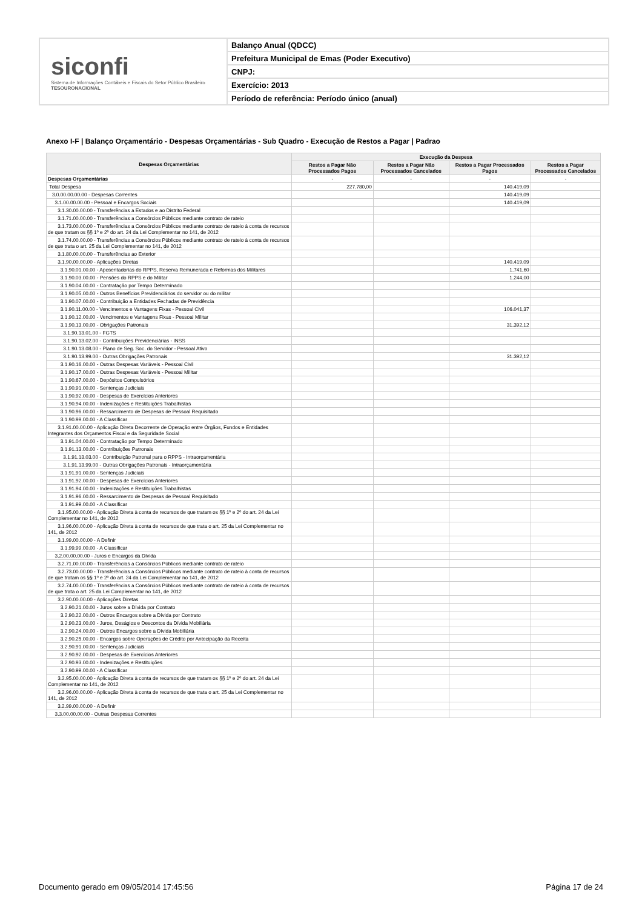siconfi
Sistema de Informações Contábeis e Fiscais do Setor Público Brasileiro
TESOURONACIONAL
Balanço Anual (QDCC)
Prefeitura Municipal de Emas (Poder Executivo)
CNPJ:
Exercício: 2013
Período de referência: Período único (anual)
Anexo I-F | Balanço Orçamentário - Despesas Orçamentárias - Sub Quadro - Execução de Restos a Pagar | Padrao
| Despesas Orçamentárias | Execução da Despesa | | | |
| --- | --- | --- | --- | --- |
| | Restos a Pagar Não Processados Pagos | Restos a Pagar Não Processados Cancelados | Restos a Pagar Processados Pagos | Restos a Pagar Processados Cancelados |
| Despesas Orçamentárias | - | - | - | - |
| Total Despesa | 227.780,00 | | 140.419,09 | |
| 3.0.00.00.00.00 - Despesas Correntes | | | 140.419,09 | |
| 3.1.00.00.00.00 - Pessoal e Encargos Sociais | | | 140.419,09 | |
| 3.1.30.00.00.00 - Transferências a Estados e ao Distrito Federal | | | | |
| 3.1.71.00.00.00 - Transferências a Consórcios Públicos mediante contrato de rateio | | | | |
| 3.1.73.00.00.00 - Transferências a Consórcios Públicos mediante contrato de rateio à conta de recursos de que tratam os §§ 1º e 2º do art. 24 da Lei Complementar no 141, de 2012 | | | | |
| 3.1.74.00.00.00 - Transferências a Consórcios Públicos mediante contrato de rateio à conta de recursos de que trata o art. 25 da Lei Complementar no 141, de 2012 | | | | |
| 3.1.80.00.00.00 - Transferências ao Exterior | | | | |
| 3.1.90.00.00.00 - Aplicações Diretas | | | 140.419,09 | |
| 3.1.90.01.00.00 - Aposentadorias do RPPS, Reserva Remunerada e Reformas dos Militares | | | 1.741,60 | |
| 3.1.90.03.00.00 - Pensões do RPPS e do Militar | | | 1.244,00 | |
| 3.1.90.04.00.00 - Contratação por Tempo Determinado | | | | |
| 3.1.90.05.00.00 - Outros Benefícios Previdenciários do servidor ou do militar | | | | |
| 3.1.90.07.00.00 - Contribuição a Entidades Fechadas de Previdência | | | | |
| 3.1.90.11.00.00 - Vencimentos e Vantagens Fixas - Pessoal Civil | | | 106.041,37 | |
| 3.1.90.12.00.00 - Vencimentos e Vantagens Fixas - Pessoal Militar | | | | |
| 3.1.90.13.00.00 - Obrigações Patronais | | | 31.392,12 | |
| 3.1.90.13.01.00 - FGTS | | | | |
| 3.1.90.13.02.00 - Contribuições Previdenciárias - INSS | | | | |
| 3.1.90.13.08.00 - Plano de Seg. Soc. do Servidor - Pessoal Ativo | | | | |
| 3.1.90.13.99.00 - Outras Obrigações Patronais | | | 31.392,12 | |
| 3.1.90.16.00.00 - Outras Despesas Variáveis - Pessoal Civil | | | | |
| 3.1.90.17.00.00 - Outras Despesas Variáveis - Pessoal Militar | | | | |
| 3.1.90.67.00.00 - Depósitos Compulsórios | | | | |
| 3.1.90.91.00.00 - Sentenças Judiciais | | | | |
| 3.1.90.92.00.00 - Despesas de Exercícios Anteriores | | | | |
| 3.1.90.94.00.00 - Indenizações e Restituições Trabalhistas | | | | |
| 3.1.90.96.00.00 - Ressarcimento de Despesas de Pessoal Requisitado | | | | |
| 3.1.90.99.00.00 - A Classificar | | | | |
| 3.1.91.00.00.00 - Aplicação Direta Decorrente de Operação entre Órgãos, Fundos e Entidades Integrantes dos Orçamentos Fiscal e da Seguridade Social | | | | |
| 3.1.91.04.00.00 - Contratação por Tempo Determinado | | | | |
| 3.1.91.13.00.00 - Contribuições Patronais | | | | |
| 3.1.91.13.03.00 - Contribuição Patronal para o RPPS - Intraorçamentária | | | | |
| 3.1.91.13.99.00 - Outras Obrigações Patronais - Intraorçamentária | | | | |
| 3.1.91.91.00.00 - Sentenças Judiciais | | | | |
| 3.1.91.92.00.00 - Despesas de Exercícios Anteriores | | | | |
| 3.1.91.94.00.00 - Indenizações e Restituições Trabalhistas | | | | |
| 3.1.91.96.00.00 - Ressarcimento de Despesas de Pessoal Requisitado | | | | |
| 3.1.91.99.00.00 - A Classificar | | | | |
| 3.1.95.00.00.00 - Aplicação Direta à conta de recursos de que tratam os §§ 1º e 2º do art. 24 da Lei Complementar no 141, de 2012 | | | | |
| 3.1.96.00.00.00 - Aplicação Direta à conta de recursos de que trata o art. 25 da Lei Complementar no 141, de 2012 | | | | |
| 3.1.99.00.00.00 - A Definir | | | | |
| 3.1.99.99.00.00 - A Classificar | | | | |
| 3.2.00.00.00.00 - Juros e Encargos da Dívida | | | | |
| 3.2.71.00.00.00 - Transferências a Consórcios Públicos mediante contrato de rateio | | | | |
| 3.2.73.00.00.00 - Transferências a Consórcios Públicos mediante contrato de rateio à conta de recursos de que tratam os §§ 1º e 2º do art. 24 da Lei Complementar no 141, de 2012 | | | | |
| 3.2.74.00.00.00 - Transferências a Consórcios Públicos mediante contrato de rateio à conta de recursos de que trata o art. 25 da Lei Complementar no 141, de 2012 | | | | |
| 3.2.90.00.00.00 - Aplicações Diretas | | | | |
| 3.2.90.21.00.00 - Juros sobre a Dívida por Contrato | | | | |
| 3.2.90.22.00.00 - Outros Encargos sobre a Dívida por Contrato | | | | |
| 3.2.90.23.00.00 - Juros, Deságios e Descontos da Dívida Mobiliária | | | | |
| 3.2.90.24.00.00 - Outros Encargos sobre a Dívida Mobiliária | | | | |
| 3.2.90.25.00.00 - Encargos sobre Operações de Crédito por Antecipação da Receita | | | | |
| 3.2.90.91.00.00 - Sentenças Judiciais | | | | |
| 3.2.90.92.00.00 - Despesas de Exercícios Anteriores | | | | |
| 3.2.90.93.00.00 - Indenizações e Restituições | | | | |
| 3.2.90.99.00.00 - A Classificar | | | | |
| 3.2.95.00.00.00 - Aplicação Direta à conta de recursos de que tratam os §§ 1º e 2º do art. 24 da Lei Complementar no 141, de 2012 | | | | |
| 3.2.96.00.00.00 - Aplicação Direta à conta de recursos de que trata o art. 25 da Lei Complementar no 141, de 2012 | | | | |
| 3.2.99.00.00.00 - A Definir | | | | |
| 3.3.00.00.00.00 - Outras Despesas Correntes | | | | |
Documento gerado em 09/05/2014 17:45:56 Página 17 de 24